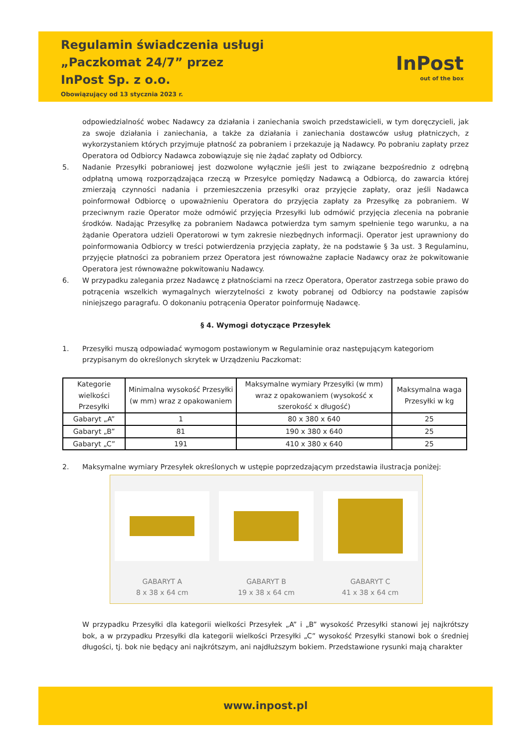Regulamin świadczenia usługi
„Paczkomat 24/7” przez
InPost Sp. z o.o.
Obowiązujący od 13 stycznia 2023 r.
InPost
out of the box
odpowiedzialność wobec Nadawcy za działania i zaniechania swoich przedstawicieli, w tym doręczycieli, jak za swoje działania i zaniechania, a także za działania i zaniechania dostawców usług płatniczych, z wykorzystaniem których przyjmuje płatność za pobraniem i przekazuje ją Nadawcy. Po pobraniu zapłaty przez Operatora od Odbiorcy Nadawca zobowiązuje się nie żądać zapłaty od Odbiorcy.
5. Nadanie Przesyłki pobraniowej jest dozwolone wyłącznie jeśli jest to związane bezpośrednio z odrębną odpłatną umową rozporządzająca rzeczą w Przesyłce pomiędzy Nadawcą a Odbiorcą, do zawarcia której zmierzają czynności nadania i przemieszczenia przesyłki oraz przyjęcie zapłaty, oraz jeśli Nadawca poinformował Odbiorcę o upoważnieniu Operatora do przyjęcia zapłaty za Przesyłkę za pobraniem. W przeciwnym razie Operator może odmówić przyjęcia Przesyłki lub odmówić przyjęcia zlecenia na pobranie środków. Nadając Przesyłkę za pobraniem Nadawca potwierdza tym samym spełnienie tego warunku, a na żądanie Operatora udzieli Operatorowi w tym zakresie niezbędnych informacji. Operator jest uprawniony do poinformowania Odbiorcy w treści potwierdzenia przyjęcia zapłaty, że na podstawie § 3a ust. 3 Regulaminu, przyjęcie płatności za pobraniem przez Operatora jest równoważne zapłacie Nadawcy oraz że pokwitowanie Operatora jest równoważne pokwitowaniu Nadawcy.
6. W przypadku zalegania przez Nadawcę z płatnościami na rzecz Operatora, Operator zastrzega sobie prawo do potrącenia wszelkich wymagalnych wierzytelności z kwoty pobranej od Odbiorcy na podstawie zapisów niniejszego paragrafu. O dokonaniu potrącenia Operator poinformuję Nadawcę.
§ 4. Wymogi dotyczące Przesyłek
1. Przesyłki muszą odpowiadać wymogom postawionym w Regulaminie oraz następującym kategoriom przypisanym do określonych skrytek w Urządzeniu Paczkomat:
| Kategorie wielkości Przesyłki | Minimalna wysokość Przesyłki (w mm) wraz z opakowaniem | Maksymalne wymiary Przesyłki (w mm) wraz z opakowaniem (wysokość x szerokość x długość) | Maksymalna waga Przesyłki w kg |
| --- | --- | --- | --- |
| Gabaryt „A” | 1 | 80 x 380 x 640 | 25 |
| Gabaryt „B” | 81 | 190 x 380 x 640 | 25 |
| Gabaryt „C” | 191 | 410 x 380 x 640 | 25 |
2. Maksymalne wymiary Przesyłek określonych w ustępie poprzedzającym przedstawia ilustracja poniżej:
GABARYT A
8 x 38 x 64 cm
GABARYT B
19 x 38 x 64 cm
GABARYT C
41 x 38 x 64 cm
W przypadku Przesyłki dla kategorii wielkości Przesyłek „A” i „B” wysokość Przesyłki stanowi jej najkrótszy bok, a w przypadku Przesyłki dla kategorii wielkości Przesyłki „C” wysokość Przesyłki stanowi bok o średniej długości, tj. bok nie będący ani najkrótszym, ani najdłuższym bokiem. Przedstawione rysunki mają charakter
www.inpost.pl